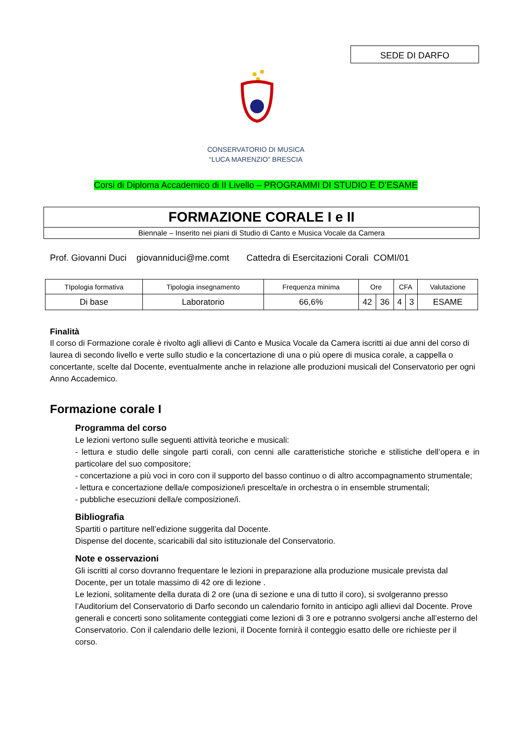SEDE DI DARFO
CONSERVATORIO DI MUSICA
“LUCA MARENZIO” BRESCIA
Corsi di Diploma Accademico di II Livello – PROGRAMMI DI STUDIO E D’ESAME
FORMAZIONE CORALE I e II
Biennale – Inserito nei piani di Studio di Canto e Musica Vocale da Camera
Prof. Giovanni Duci giovanniduci@me.comt Cattedra di Esercitazioni Corali COMI/01
| TIpologia formativa | Tipologia insegnamento | Frequenza minima | Ore | | CFA | | Valutazione |
| --- | --- | --- | --- | --- | --- | --- | --- |
| Di base | Laboratorio | 66,6% | 42 | 36 | 4 | 3 | ESAME |
Finalità
Il corso di Formazione corale è rivolto agli allievi di Canto e Musica Vocale da Camera iscritti ai due anni del corso di laurea di secondo livello e verte sullo studio e la concertazione di una o più opere di musica corale, a cappella o concertante, scelte dal Docente, eventualmente anche in relazione alle produzioni musicali del Conservatorio per ogni Anno Accademico.
Formazione corale I
Programma del corso
Le lezioni vertono sulle seguenti attività teoriche e musicali:
- lettura e studio delle singole parti corali, con cenni alle caratteristiche storiche e stilistiche dell’opera e in particolare del suo compositore;
- concertazione a più voci in coro con il supporto del basso continuo o di altro accompagnamento strumentale;
- lettura e concertazione della/e composizione/i prescelta/e in orchestra o in ensemble strumentali;
- pubbliche esecuzioni della/e composizione/i.
Bibliografia
Spartiti o partiture nell’edizione suggerita dal Docente.
Dispense del docente, scaricabili dal sito istituzionale del Conservatorio.
Note e osservazioni
Gli iscritti al corso dovranno frequentare le lezioni in preparazione alla produzione musicale prevista dal Docente, per un totale massimo di 42 ore di lezione .
Le lezioni, solitamente della durata di 2 ore (una di sezione e una di tutto il coro), si svolgeranno presso l’Auditorium del Conservatorio di Darfo secondo un calendario fornito in anticipo agli allievi dal Docente. Prove generali e concerti sono solitamente conteggiati come lezioni di 3 ore e potranno svolgersi anche all’esterno del Conservatorio. Con il calendario delle lezioni, il Docente fornirà il conteggio esatto delle ore richieste per il corso.